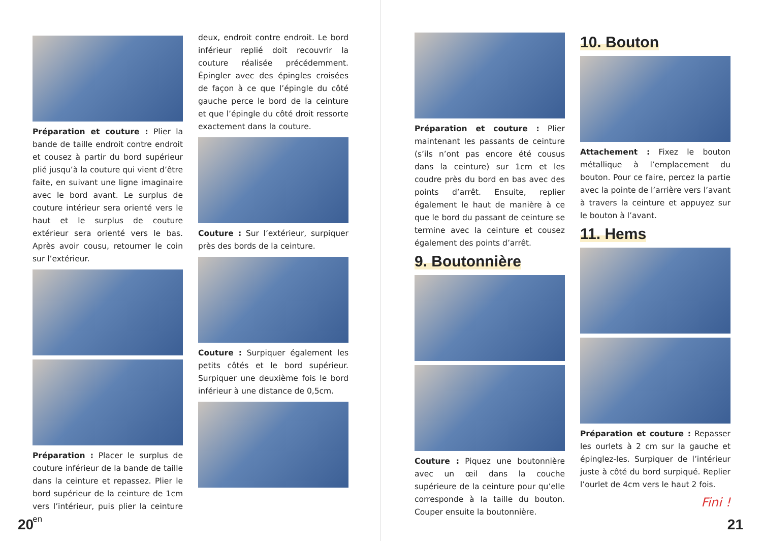Préparation et couture : Plier la bande de taille endroit contre endroit et cousez à partir du bord supérieur plié jusqu’à la couture qui vient d’être faite, en suivant une ligne imaginaire avec le bord avant. Le surplus de couture intérieur sera orienté vers le haut et le surplus de couture extérieur sera orienté vers le bas. Après avoir cousu, retourner le coin sur l’extérieur.
Préparation : Placer le surplus de couture inférieur de la bande de taille dans la ceinture et repassez. Plier le bord supérieur de la ceinture de 1cm vers l’intérieur, puis plier la ceinture en
deux, endroit contre endroit. Le bord inférieur replié doit recouvrir la couture réalisée précédemment. Épingler avec des épingles croisées de façon à ce que l’épingle du côté gauche perce le bord de la ceinture et que l’épingle du côté droit ressorte exactement dans la couture.
Couture : Sur l’extérieur, surpiquer près des bords de la ceinture.
Couture : Surpiquer également les petits côtés et le bord supérieur. Surpiquer une deuxième fois le bord inférieur à une distance de 0,5cm.
20
Préparation et couture : Plier maintenant les passants de ceinture (s’ils n’ont pas encore été cousus dans la ceinture) sur 1cm et les coudre près du bord en bas avec des points d’arrêt. Ensuite, replier également le haut de manière à ce que le bord du passant de ceinture se termine avec la ceinture et cousez également des points d’arrêt.
9. Boutonnière
Couture : Piquez une boutonnière avec un œil dans la couche supérieure de la ceinture pour qu’elle corresponde à la taille du bouton. Couper ensuite la boutonnière.
10. Bouton
Attachement : Fixez le bouton métallique à l’emplacement du bouton. Pour ce faire, percez la partie avec la pointe de l’arrière vers l’avant à travers la ceinture et appuyez sur le bouton à l’avant.
11. Hems
Préparation et couture : Repasser les ourlets à 2 cm sur la gauche et épinglez-les. Surpiquer de l’intérieur juste à côté du bord surpiqué. Replier l’ourlet de 4cm vers le haut 2 fois.
Fini !
21